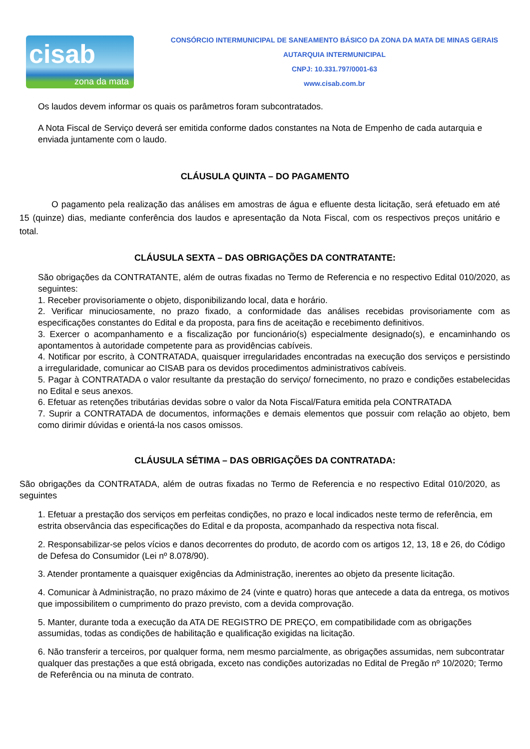cisab
zona da mata
CONSÓRCIO INTERMUNICIPAL DE SANEAMENTO BÁSICO DA ZONA DA MATA DE MINAS GERAIS
AUTARQUIA INTERMUNICIPAL
CNPJ: 10.331.797/0001-63
www.cisab.com.br
Os laudos devem informar os quais os parâmetros foram subcontratados.
A Nota Fiscal de Serviço deverá ser emitida conforme dados constantes na Nota de Empenho de cada autarquia e enviada juntamente com o laudo.
CLÁUSULA QUINTA – DO PAGAMENTO
O pagamento pela realização das análises em amostras de água e efluente desta licitação, será efetuado em até 15 (quinze) dias, mediante conferência dos laudos e apresentação da Nota Fiscal, com os respectivos preços unitário e total.
CLÁUSULA SEXTA – DAS OBRIGAÇÕES DA CONTRATANTE:
São obrigações da CONTRATANTE, além de outras fixadas no Termo de Referencia e no respectivo Edital 010/2020, as seguintes:
1. Receber provisoriamente o objeto, disponibilizando local, data e horário.
2. Verificar minuciosamente, no prazo fixado, a conformidade das análises recebidas provisoriamente com as especificações constantes do Edital e da proposta, para fins de aceitação e recebimento definitivos.
3. Exercer o acompanhamento e a fiscalização por funcionário(s) especialmente designado(s), e encaminhando os apontamentos à autoridade competente para as providências cabíveis.
4. Notificar por escrito, à CONTRATADA, quaisquer irregularidades encontradas na execução dos serviços e persistindo a irregularidade, comunicar ao CISAB para os devidos procedimentos administrativos cabíveis.
5. Pagar à CONTRATADA o valor resultante da prestação do serviço/ fornecimento, no prazo e condições estabelecidas no Edital e seus anexos.
6. Efetuar as retenções tributárias devidas sobre o valor da Nota Fiscal/Fatura emitida pela CONTRATADA
7. Suprir a CONTRATADA de documentos, informações e demais elementos que possuir com relação ao objeto, bem como dirimir dúvidas e orientá-la nos casos omissos.
CLÁUSULA SÉTIMA – DAS OBRIGAÇÕES DA CONTRATADA:
São obrigações da CONTRATADA, além de outras fixadas no Termo de Referencia e no respectivo Edital 010/2020, as seguintes
1. Efetuar a prestação dos serviços em perfeitas condições, no prazo e local indicados neste termo de referência, em estrita observância das especificações do Edital e da proposta, acompanhado da respectiva nota fiscal.
2. Responsabilizar-se pelos vícios e danos decorrentes do produto, de acordo com os artigos 12, 13, 18 e 26, do Código de Defesa do Consumidor (Lei nº 8.078/90).
3. Atender prontamente a quaisquer exigências da Administração, inerentes ao objeto da presente licitação.
4. Comunicar à Administração, no prazo máximo de 24 (vinte e quatro) horas que antecede a data da entrega, os motivos que impossibilitem o cumprimento do prazo previsto, com a devida comprovação.
5. Manter, durante toda a execução da ATA DE REGISTRO DE PREÇO, em compatibilidade com as obrigações assumidas, todas as condições de habilitação e qualificação exigidas na licitação.
6. Não transferir a terceiros, por qualquer forma, nem mesmo parcialmente, as obrigações assumidas, nem subcontratar qualquer das prestações a que está obrigada, exceto nas condições autorizadas no Edital de Pregão nº 10/2020; Termo de Referência ou na minuta de contrato.